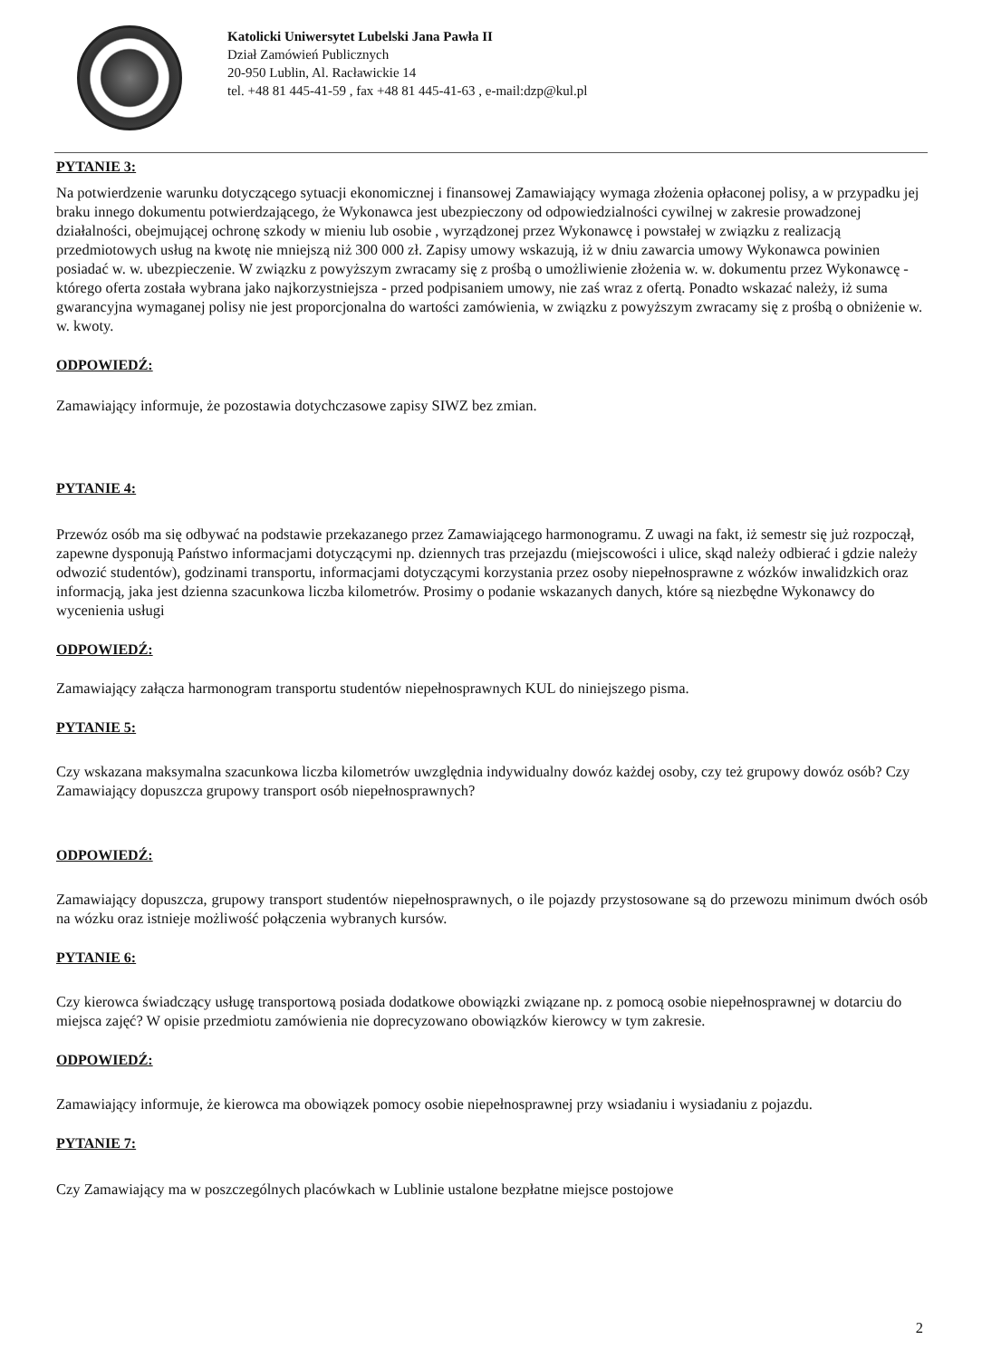Katolicki Uniwersytet Lubelski Jana Pawła II
Dział Zamówień Publicznych
20-950 Lublin, Al. Racławickie 14
tel. +48 81 445-41-59 , fax +48 81 445-41-63 , e-mail:dzp@kul.pl
PYTANIE 3:
Na potwierdzenie warunku dotyczącego sytuacji ekonomicznej i finansowej Zamawiający wymaga złożenia opłaconej polisy, a w przypadku jej braku innego dokumentu potwierdzającego, że Wykonawca jest ubezpieczony od odpowiedzialności cywilnej w zakresie prowadzonej działalności, obejmującej ochronę szkody w mieniu lub osobie , wyrządzonej przez Wykonawcę i powstałej w związku z realizacją przedmiotowych usług na kwotę nie mniejszą niż 300 000 zł. Zapisy umowy wskazują, iż w dniu zawarcia umowy Wykonawca powinien posiadać w. w. ubezpieczenie. W związku z powyższym zwracamy się z prośbą o umożliwienie złożenia w. w. dokumentu przez Wykonawcę - którego oferta została wybrana jako najkorzystniejsza - przed podpisaniem umowy, nie zaś wraz z ofertą. Ponadto wskazać należy, iż suma gwarancyjna wymaganej polisy nie jest proporcjonalna do wartości zamówienia, w związku z powyższym zwracamy się z prośbą o obniżenie w. w. kwoty.
ODPOWIEDŹ:
Zamawiający informuje, że pozostawia dotychczasowe zapisy SIWZ bez zmian.
PYTANIE 4:
Przewóz osób ma się odbywać na podstawie przekazanego przez Zamawiającego harmonogramu. Z uwagi na fakt, iż semestr się już rozpoczął, zapewne dysponują Państwo informacjami dotyczącymi np. dziennych tras przejazdu (miejscowości i ulice, skąd należy odbierać i gdzie należy odwozić studentów), godzinami transportu, informacjami dotyczącymi korzystania przez osoby niepełnosprawne z wózków inwalidzkich oraz informacją, jaka jest dzienna szacunkowa liczba kilometrów. Prosimy o podanie wskazanych danych, które są niezbędne Wykonawcy do wycenienia usługi
ODPOWIEDŹ:
Zamawiający załącza harmonogram transportu studentów niepełnosprawnych KUL do niniejszego pisma.
PYTANIE 5:
Czy wskazana maksymalna szacunkowa liczba kilometrów uwzględnia indywidualny dowóz każdej osoby, czy też grupowy dowóz osób? Czy Zamawiający dopuszcza grupowy transport osób niepełnosprawnych?
ODPOWIEDŹ:
Zamawiający dopuszcza, grupowy transport studentów niepełnosprawnych, o ile pojazdy przystosowane są do przewozu minimum dwóch osób na wózku oraz istnieje możliwość połączenia wybranych kursów.
PYTANIE 6:
Czy kierowca świadczący usługę transportową posiada dodatkowe obowiązki związane np. z pomocą osobie niepełnosprawnej w dotarciu do miejsca zajęć? W opisie przedmiotu zamówienia nie doprecyzowano obowiązków kierowcy w tym zakresie.
ODPOWIEDŹ:
Zamawiający informuje, że kierowca ma obowiązek pomocy osobie niepełnosprawnej przy wsiadaniu i wysiadaniu z pojazdu.
PYTANIE 7:
Czy Zamawiający ma w poszczególnych placówkach w Lublinie ustalone bezpłatne miejsce postojowe
2